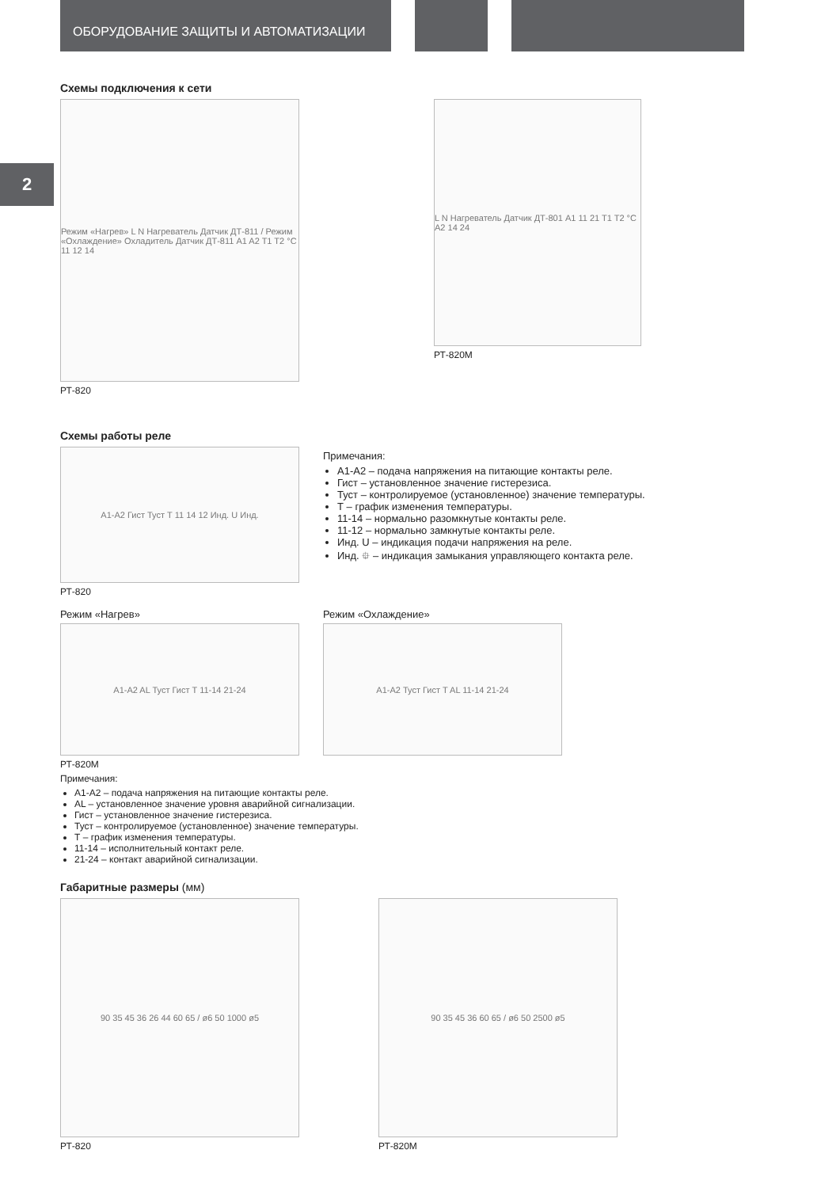ОБОРУДОВАНИЕ ЗАЩИТЫ И АВТОМАТИЗАЦИИ
2
Схемы подключения к сети
Режим «Нагрев» L N Нагреватель Датчик ДТ-811 / Режим «Охлаждение» Охладитель Датчик ДТ-811 A1 A2 T1 T2 °C 11 12 14
РТ-820
L N Нагреватель Датчик ДТ-801 A1 11 21 T1 T2 °C A2 14 24
РТ-820М
Схемы работы реле
A1-A2 Гист Туст T 11 14 12 Инд. U Инд.
РТ-820
Примечания:
А1-А2 – подача напряжения на питающие контакты реле.
Гист – установленное значение гистерезиса.
Туст – контролируемое (установленное) значение температуры.
Т – график изменения температуры.
11-14 – нормально разомкнутые контакты реле.
11-12 – нормально замкнутые контакты реле.
Инд. U – индикация подачи напряжения на реле.
Инд. ⯐ – индикация замыкания управляющего контакта реле.
Режим «Нагрев»
A1-A2 AL Туст Гист T 11-14 21-24
Режим «Охлаждение»
A1-A2 Туст Гист T AL 11-14 21-24
РТ-820М
Примечания:
А1-А2 – подача напряжения на питающие контакты реле.
AL – установленное значение уровня аварийной сигнализации.
Гист – установленное значение гистерезиса.
Туст – контролируемое (установленное) значение температуры.
Т – график изменения температуры.
11-14 – исполнительный контакт реле.
21-24 – контакт аварийной сигнализации.
Габаритные размеры (мм)
90 35 45 36 26 44 60 65 / ø6 50 1000 ø5
РТ-820
90 35 45 36 60 65 / ø6 50 2500 ø5
РТ-820М